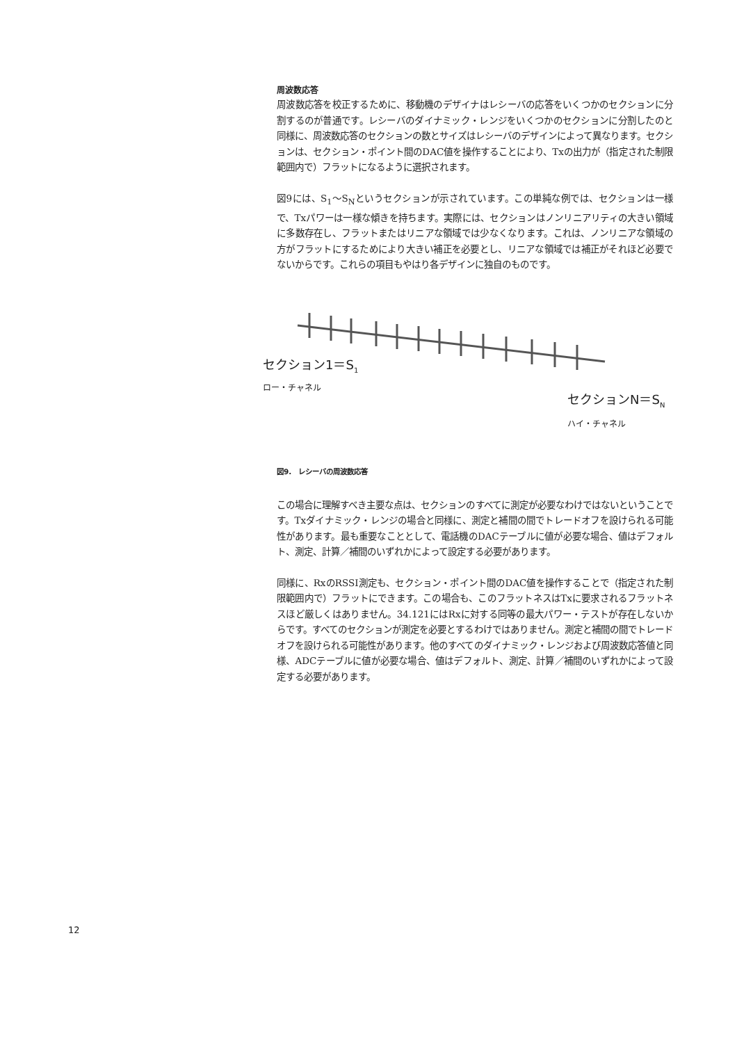周波数応答
周波数応答を校正するために、移動機のデザイナはレシーバの応答をいくつかのセクションに分割するのが普通です。レシーバのダイナミック・レンジをいくつかのセクションに分割したのと同様に、周波数応答のセクションの数とサイズはレシーバのデザインによって異なります。セクションは、セクション・ポイント間のDAC値を操作することにより、Txの出力が（指定された制限範囲内で）フラットになるように選択されます。
図9には、S<sub>1</sub>～S<sub>N</sub>というセクションが示されています。この単純な例では、セクションは一様で、Txパワーは一様な傾きを持ちます。実際には、セクションはノンリニアリティの大きい領域に多数存在し、フラットまたはリニアな領域では少なくなります。これは、ノンリニアな領域の方がフラットにするためにより大きい補正を必要とし、リニアな領域では補正がそれほど必要でないからです。これらの項目もやはり各デザインに独自のものです。
セクション1＝S<sub>1</sub>
ロー・チャネル
セクションN＝S<sub>N</sub>
ハイ・チャネル
図9.　レシーバの周波数応答
この場合に理解すべき主要な点は、セクションのすべてに測定が必要なわけではないということです。Txダイナミック・レンジの場合と同様に、測定と補間の間でトレードオフを設けられる可能性があります。最も重要なこととして、電話機のDACテーブルに値が必要な場合、値はデフォルト、測定、計算／補間のいずれかによって設定する必要があります。
同様に、RxのRSSI測定も、セクション・ポイント間のDAC値を操作することで（指定された制限範囲内で）フラットにできます。この場合も、このフラットネスはTxに要求されるフラットネスほど厳しくはありません。34.121にはRxに対する同等の最大パワー・テストが存在しないからです。すべてのセクションが測定を必要とするわけではありません。測定と補間の間でトレードオフを設けられる可能性があります。他のすべてのダイナミック・レンジおよび周波数応答値と同様、ADCテーブルに値が必要な場合、値はデフォルト、測定、計算／補間のいずれかによって設定する必要があります。
12